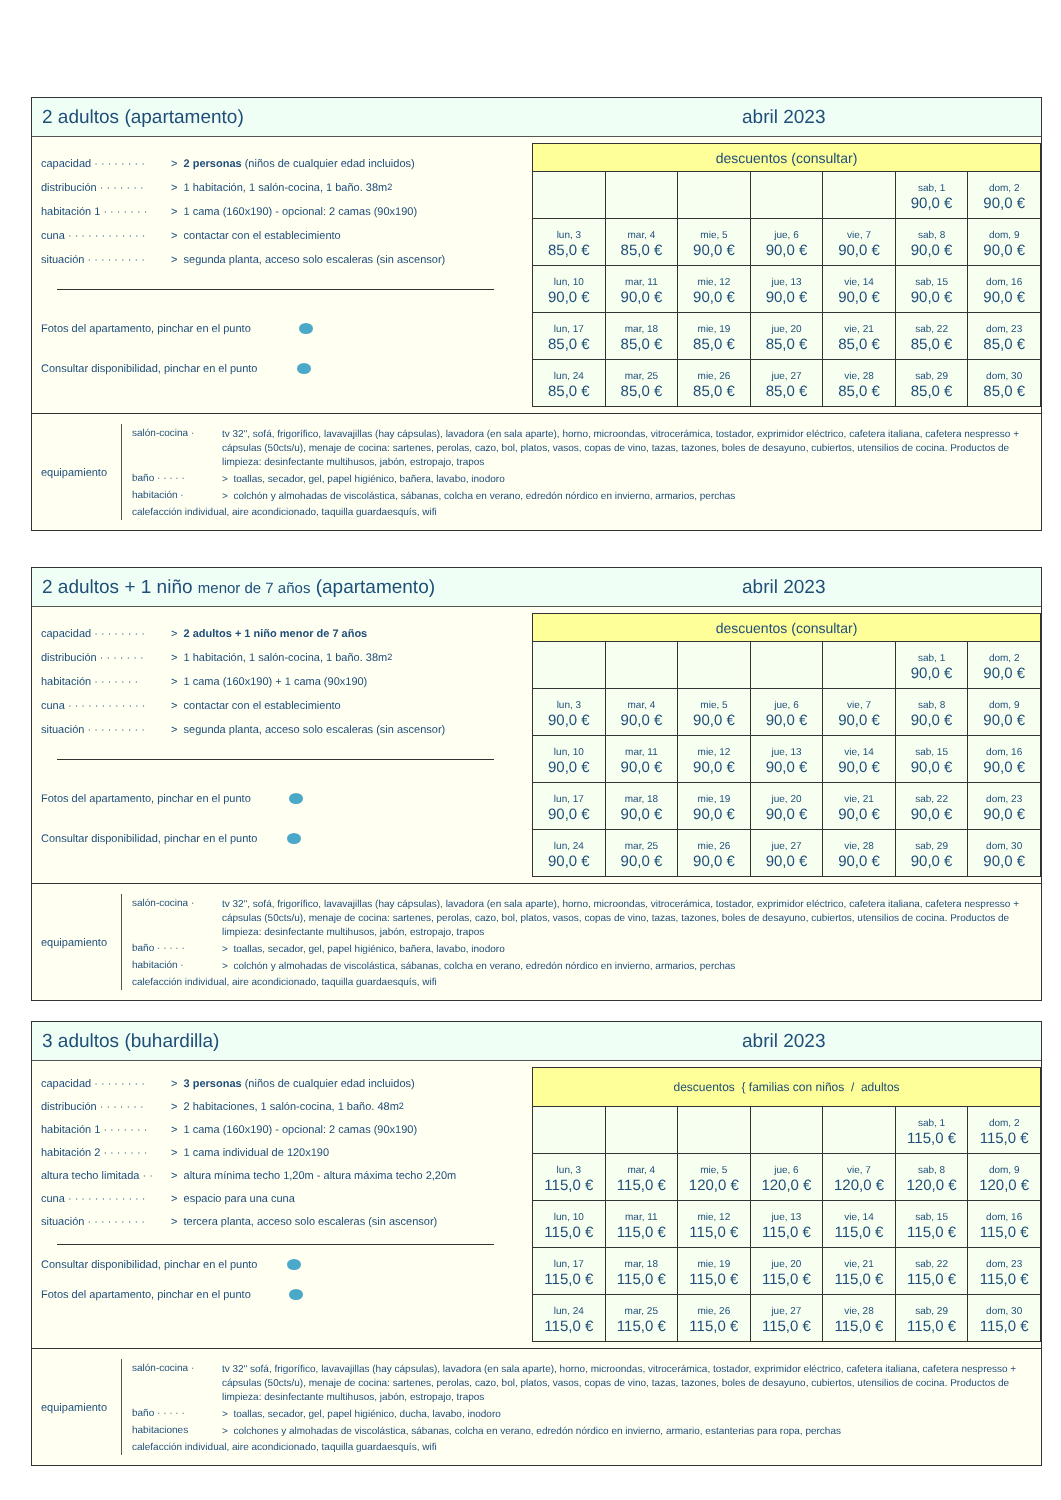2 adultos (apartamento) abril 2023
capacidad · · · · · · · · > 2 personas (niños de cualquier edad incluidos)
distribución · · · · · · · > 1 habitación, 1 salón-cocina, 1 baño. 38m<sup>2</sup>
habitación 1 · · · · · · · > 1 cama (160x190) - opcional: 2 camas (90x190)
cuna · · · · · · · · · · · · > contactar con el establecimiento
situación · · · · · · · · · > segunda planta, acceso solo escaleras (sin ascensor)
Fotos del apartamento, pinchar en el punto
Consultar disponibilidad, pinchar en el punto
| descuentos (consultar) | | | | | | |
| --- | --- | --- | --- | --- | --- | --- |
| | | | | | sab, 1 90,0 € | dom, 2 90,0 € |
| lun, 3 85,0 € | mar, 4 85,0 € | mie, 5 90,0 € | jue, 6 90,0 € | vie, 7 90,0 € | sab, 8 90,0 € | dom, 9 90,0 € |
| lun, 10 90,0 € | mar, 11 90,0 € | mie, 12 90,0 € | jue, 13 90,0 € | vie, 14 90,0 € | sab, 15 90,0 € | dom, 16 90,0 € |
| lun, 17 85,0 € | mar, 18 85,0 € | mie, 19 85,0 € | jue, 20 85,0 € | vie, 21 85,0 € | sab, 22 85,0 € | dom, 23 85,0 € |
| lun, 24 85,0 € | mar, 25 85,0 € | mie, 26 85,0 € | jue, 27 85,0 € | vie, 28 85,0 € | sab, 29 85,0 € | dom, 30 85,0 € |
equipamiento
salón-cocina · tv 32", sofá, frigorífico, lavavajillas (hay cápsulas), lavadora (en sala aparte), horno, microondas, vitrocerámica, tostador, exprimidor eléctrico, cafetera italiana, cafetera nespresso + cápsulas (50cts/u), menaje de cocina: sartenes, perolas, cazo, bol, platos, vasos, copas de vino, tazas, tazones, boles de desayuno, cubiertos, utensilios de cocina. Productos de limpieza: desinfectante multihusos, jabón, estropajo, trapos
baño · · · · · > toallas, secador, gel, papel higiénico, bañera, lavabo, inodoro
habitación · > colchón y almohadas de viscolástica, sábanas, colcha en verano, edredón nórdico en invierno, armarios, perchas
calefacción individual, aire acondicionado, taquilla guardaesquís, wifi
2 adultos + 1 niño menor de 7 años (apartamento) abril 2023
capacidad · · · · · · · · > 2 adultos + 1 niño menor de 7 años
distribución · · · · · · · > 1 habitación, 1 salón-cocina, 1 baño. 38m<sup>2</sup>
habitación · · · · · · · > 1 cama (160x190) + 1 cama (90x190)
cuna · · · · · · · · · · · · > contactar con el establecimiento
situación · · · · · · · · · > segunda planta, acceso solo escaleras (sin ascensor)
Fotos del apartamento, pinchar en el punto
Consultar disponibilidad, pinchar en el punto
| descuentos (consultar) | | | | | | |
| --- | --- | --- | --- | --- | --- | --- |
| | | | | | sab, 1 90,0 € | dom, 2 90,0 € |
| lun, 3 90,0 € | mar, 4 90,0 € | mie, 5 90,0 € | jue, 6 90,0 € | vie, 7 90,0 € | sab, 8 90,0 € | dom, 9 90,0 € |
| lun, 10 90,0 € | mar, 11 90,0 € | mie, 12 90,0 € | jue, 13 90,0 € | vie, 14 90,0 € | sab, 15 90,0 € | dom, 16 90,0 € |
| lun, 17 90,0 € | mar, 18 90,0 € | mie, 19 90,0 € | jue, 20 90,0 € | vie, 21 90,0 € | sab, 22 90,0 € | dom, 23 90,0 € |
| lun, 24 90,0 € | mar, 25 90,0 € | mie, 26 90,0 € | jue, 27 90,0 € | vie, 28 90,0 € | sab, 29 90,0 € | dom, 30 90,0 € |
equipamiento
salón-cocina · tv 32", sofá, frigorífico, lavavajillas (hay cápsulas), lavadora (en sala aparte), horno, microondas, vitrocerámica, tostador, exprimidor eléctrico, cafetera italiana, cafetera nespresso + cápsulas (50cts/u), menaje de cocina: sartenes, perolas, cazo, bol, platos, vasos, copas de vino, tazas, tazones, boles de desayuno, cubiertos, utensilios de cocina. Productos de limpieza: desinfectante multihusos, jabón, estropajo, trapos
baño · · · · · > toallas, secador, gel, papel higiénico, bañera, lavabo, inodoro
habitación · > colchón y almohadas de viscolástica, sábanas, colcha en verano, edredón nórdico en invierno, armarios, perchas
calefacción individual, aire acondicionado, taquilla guardaesquís, wifi
3 adultos (buhardilla) abril 2023
capacidad · · · · · · · · > 3 personas (niños de cualquier edad incluidos)
distribución · · · · · · · > 2 habitaciones, 1 salón-cocina, 1 baño. 48m<sup>2</sup>
habitación 1 · · · · · · · > 1 cama (160x190) - opcional: 2 camas (90x190)
habitación 2 · · · · · · · > 1 cama individual de 120x190
altura techo limitada · · > altura mínima techo 1,20m - altura máxima techo 2,20m
cuna · · · · · · · · · · · · > espacio para una cuna
situación · · · · · · · · · > tercera planta, acceso solo escaleras (sin ascensor)
Consultar disponibilidad, pinchar en el punto
Fotos del apartamento, pinchar en el punto
| descuentos { familias con niños / adultos | | | | | | |
| --- | --- | --- | --- | --- | --- | --- |
| | | | | | sab, 1 115,0 € | dom, 2 115,0 € |
| lun, 3 115,0 € | mar, 4 115,0 € | mie, 5 120,0 € | jue, 6 120,0 € | vie, 7 120,0 € | sab, 8 120,0 € | dom, 9 120,0 € |
| lun, 10 115,0 € | mar, 11 115,0 € | mie, 12 115,0 € | jue, 13 115,0 € | vie, 14 115,0 € | sab, 15 115,0 € | dom, 16 115,0 € |
| lun, 17 115,0 € | mar, 18 115,0 € | mie, 19 115,0 € | jue, 20 115,0 € | vie, 21 115,0 € | sab, 22 115,0 € | dom, 23 115,0 € |
| lun, 24 115,0 € | mar, 25 115,0 € | mie, 26 115,0 € | jue, 27 115,0 € | vie, 28 115,0 € | sab, 29 115,0 € | dom, 30 115,0 € |
equipamiento
salón-cocina · tv 32" sofá, frigorífico, lavavajillas (hay cápsulas), lavadora (en sala aparte), horno, microondas, vitrocerámica, tostador, exprimidor eléctrico, cafetera italiana, cafetera nespresso + cápsulas (50cts/u), menaje de cocina: sartenes, perolas, cazo, bol, platos, vasos, copas de vino, tazas, tazones, boles de desayuno, cubiertos, utensilios de cocina. Productos de limpieza: desinfectante multihusos, jabón, estropajo, trapos
baño · · · · · > toallas, secador, gel, papel higiénico, ducha, lavabo, inodoro
habitaciones > colchones y almohadas de viscolástica, sábanas, colcha en verano, edredón nórdico en invierno, armario, estanterias para ropa, perchas
calefacción individual, aire acondicionado, taquilla guardaesquís, wifi